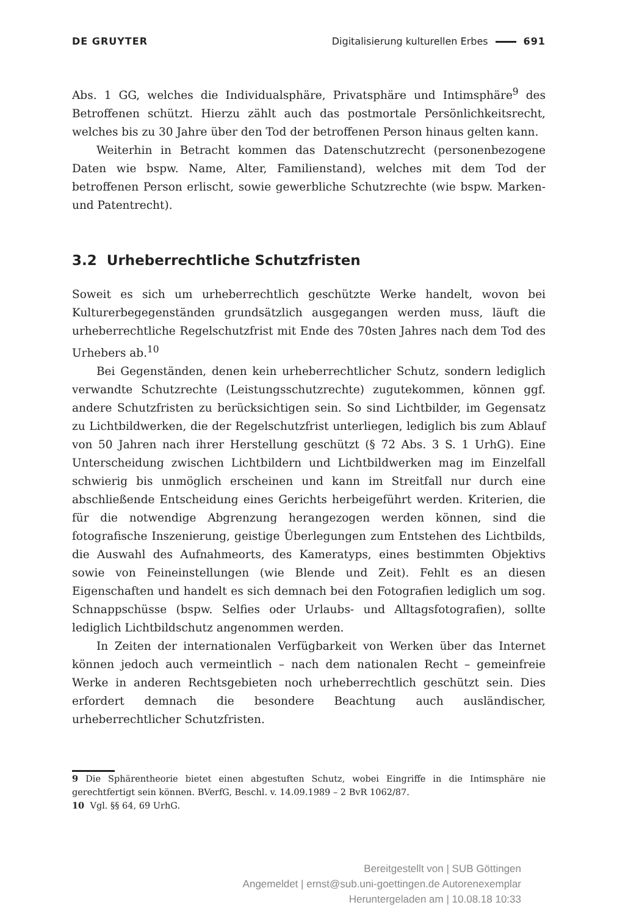DE GRUYTER Digitalisierung kulturellen Erbes 691
Abs. 1 GG, welches die Individualsphäre, Privatsphäre und Intimsphäre<sup>9</sup> des Betroffenen schützt. Hierzu zählt auch das postmortale Persönlichkeitsrecht, welches bis zu 30 Jahre über den Tod der betroffenen Person hinaus gelten kann.
Weiterhin in Betracht kommen das Datenschutzrecht (personenbezogene Daten wie bspw. Name, Alter, Familienstand), welches mit dem Tod der betroffenen Person erlischt, sowie gewerbliche Schutzrechte (wie bspw. Marken- und Patentrecht).
3.2 Urheberrechtliche Schutzfristen
Soweit es sich um urheberrechtlich geschützte Werke handelt, wovon bei Kulturerbegegenständen grundsätzlich ausgegangen werden muss, läuft die urheberrechtliche Regelschutzfrist mit Ende des 70sten Jahres nach dem Tod des Urhebers ab.<sup>10</sup>
Bei Gegenständen, denen kein urheberrechtlicher Schutz, sondern lediglich verwandte Schutzrechte (Leistungsschutzrechte) zugutekommen, können ggf. andere Schutzfristen zu berücksichtigen sein. So sind Lichtbilder, im Gegensatz zu Lichtbildwerken, die der Regelschutzfrist unterliegen, lediglich bis zum Ablauf von 50 Jahren nach ihrer Herstellung geschützt (§ 72 Abs. 3 S. 1 UrhG). Eine Unterscheidung zwischen Lichtbildern und Lichtbildwerken mag im Einzelfall schwierig bis unmöglich erscheinen und kann im Streitfall nur durch eine abschließende Entscheidung eines Gerichts herbeigeführt werden. Kriterien, die für die notwendige Abgrenzung herangezogen werden können, sind die fotografische Inszenierung, geistige Überlegungen zum Entstehen des Lichtbilds, die Auswahl des Aufnahmeorts, des Kameratyps, eines bestimmten Objektivs sowie von Feineinstellungen (wie Blende und Zeit). Fehlt es an diesen Eigenschaften und handelt es sich demnach bei den Fotografien lediglich um sog. Schnappschüsse (bspw. Selfies oder Urlaubs- und Alltagsfotografien), sollte lediglich Lichtbildschutz angenommen werden.
In Zeiten der internationalen Verfügbarkeit von Werken über das Internet können jedoch auch vermeintlich – nach dem nationalen Recht – gemeinfreie Werke in anderen Rechtsgebieten noch urheberrechtlich geschützt sein. Dies erfordert demnach die besondere Beachtung auch ausländischer, urheberrechtlicher Schutzfristen.
9 Die Sphärentheorie bietet einen abgestuften Schutz, wobei Eingriffe in die Intimsphäre nie gerechtfertigt sein können. BVerfG, Beschl. v. 14.09.1989 – 2 BvR 1062/87.
10 Vgl. §§ 64, 69 UrhG.
Bereitgestellt von | SUB Göttingen
Angemeldet | ernst@sub.uni-goettingen.de Autorenexemplar
Heruntergeladen am | 10.08.18 10:33